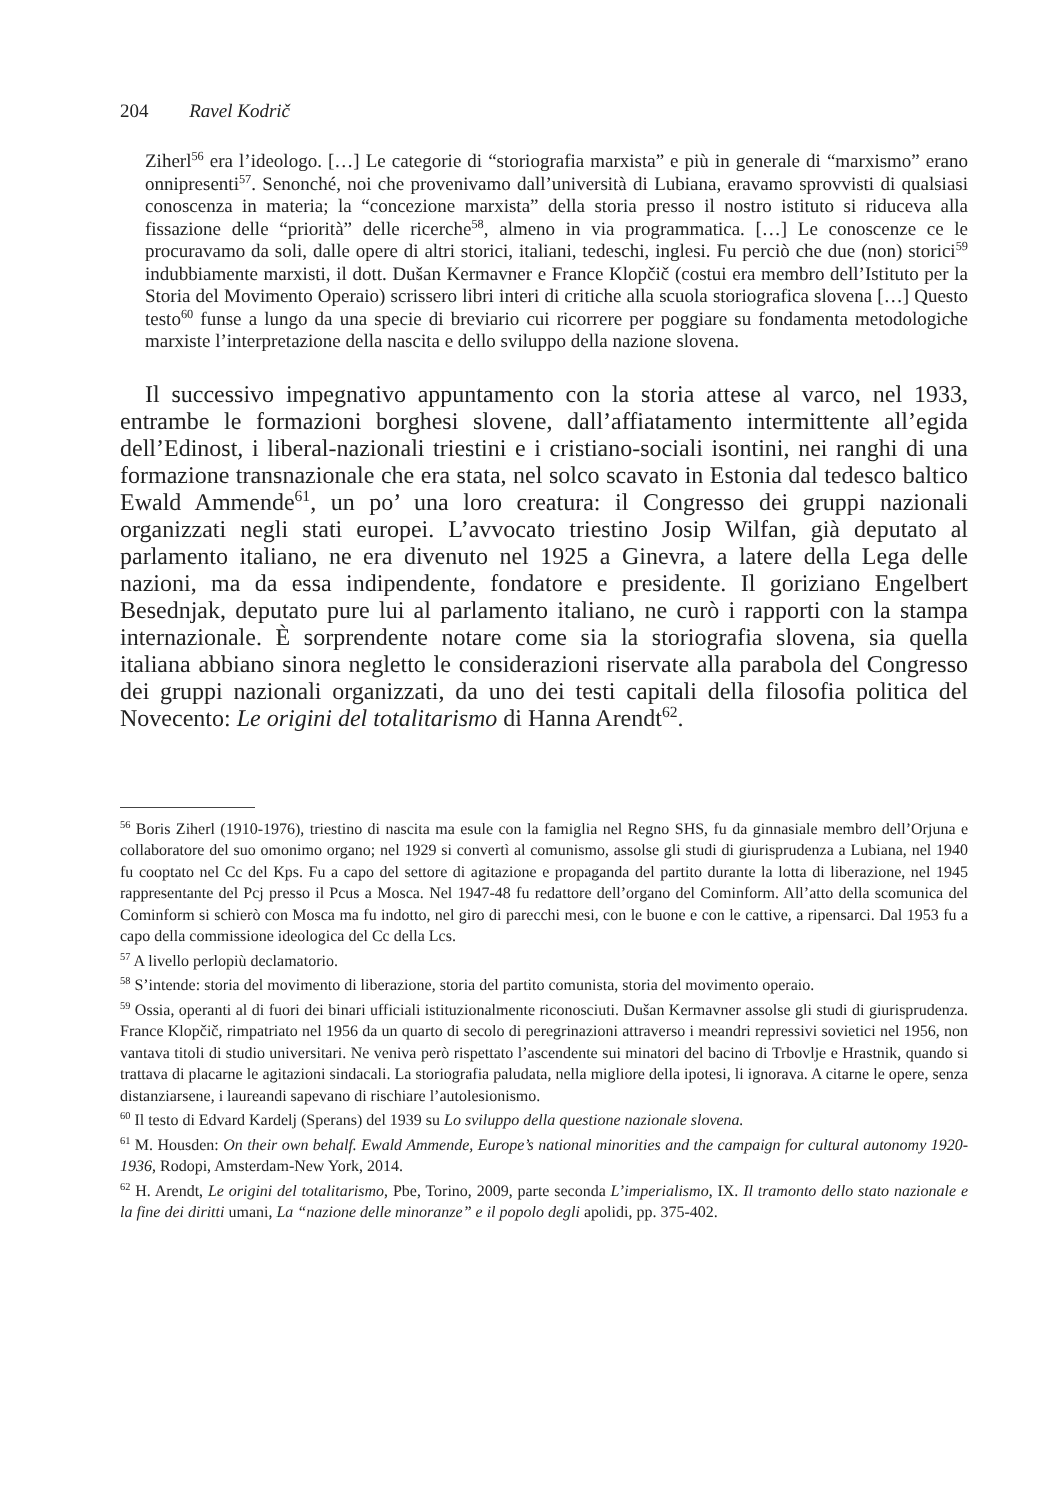204 Ravel Kodrič
Ziherl<sup>56</sup> era l’ideologo. […] Le categorie di “storiografia marxista” e più in generale di “marxismo” erano onnipresenti<sup>57</sup>. Senonché, noi che provenivamo dall’università di Lubiana, eravamo sprovvisti di qualsiasi conoscenza in materia; la “concezione marxista” della storia presso il nostro istituto si riduceva alla fissazione delle “priorità” delle ricerche<sup>58</sup>, almeno in via programmatica. […] Le conoscenze ce le procuravamo da soli, dalle opere di altri storici, italiani, tedeschi, inglesi. Fu perciò che due (non) storici<sup>59</sup> indubbiamente marxisti, il dott. Dušan Kermavner e France Klopčič (costui era membro dell’Istituto per la Storia del Movimento Operaio) scrissero libri interi di critiche alla scuola storiografica slovena […] Questo testo<sup>60</sup> funse a lungo da una specie di breviario cui ricorrere per poggiare su fondamenta metodologiche marxiste l’interpretazione della nascita e dello sviluppo della nazione slovena.
Il successivo impegnativo appuntamento con la storia attese al varco, nel 1933, entrambe le formazioni borghesi slovene, dall’affiatamento intermittente all’egida dell’Edinost, i liberal-nazionali triestini e i cristiano-sociali isontini, nei ranghi di una formazione transnazionale che era stata, nel solco scavato in Estonia dal tedesco baltico Ewald Ammende<sup>61</sup>, un po’ una loro creatura: il Congresso dei gruppi nazionali organizzati negli stati europei. L’avvocato triestino Josip Wilfan, già deputato al parlamento italiano, ne era divenuto nel 1925 a Ginevra, a latere della Lega delle nazioni, ma da essa indipendente, fondatore e presidente. Il goriziano Engelbert Besednjak, deputato pure lui al parlamento italiano, ne curò i rapporti con la stampa internazionale. È sorprendente notare come sia la storiografia slovena, sia quella italiana abbiano sinora negletto le considerazioni riservate alla parabola del Congresso dei gruppi nazionali organizzati, da uno dei testi capitali della filosofia politica del Novecento: Le origini del totalitarismo di Hanna Arendt<sup>62</sup>.
<sup>56</sup> Boris Ziherl (1910-1976), triestino di nascita ma esule con la famiglia nel Regno SHS, fu da ginnasiale membro dell’Orjuna e collaboratore del suo omonimo organo; nel 1929 si convertì al comunismo, assolse gli studi di giurisprudenza a Lubiana, nel 1940 fu cooptato nel Cc del Kps. Fu a capo del settore di agitazione e propaganda del partito durante la lotta di liberazione, nel 1945 rappresentante del Pcj presso il Pcus a Mosca. Nel 1947-48 fu redattore dell’organo del Cominform. All’atto della scomunica del Cominform si schierò con Mosca ma fu indotto, nel giro di parecchi mesi, con le buone e con le cattive, a ripensarci. Dal 1953 fu a capo della commissione ideologica del Cc della Lcs.
<sup>57</sup> A livello perlopiù declamatorio.
<sup>58</sup> S’intende: storia del movimento di liberazione, storia del partito comunista, storia del movimento operaio.
<sup>59</sup> Ossia, operanti al di fuori dei binari ufficiali istituzionalmente riconosciuti. Dušan Kermavner assolse gli studi di giurisprudenza. France Klopčič, rimpatriato nel 1956 da un quarto di secolo di peregrinazioni attraverso i meandri repressivi sovietici nel 1956, non vantava titoli di studio universitari. Ne veniva però rispettato l’ascendente sui minatori del bacino di Trbovlje e Hrastnik, quando si trattava di placarne le agitazioni sindacali. La storiografia paludata, nella migliore della ipotesi, li ignorava. A citarne le opere, senza distanziarsene, i laureandi sapevano di rischiare l’autolesionismo.
<sup>60</sup> Il testo di Edvard Kardelj (Sperans) del 1939 su Lo sviluppo della questione nazionale slovena.
<sup>61</sup> M. Housden: On their own behalf. Ewald Ammende, Europe’s national minorities and the campaign for cultural autonomy 1920-1936, Rodopi, Amsterdam-New York, 2014.
<sup>62</sup> H. Arendt, Le origini del totalitarismo, Pbe, Torino, 2009, parte seconda L’imperialismo, IX. Il tramonto dello stato nazionale e la fine dei diritti umani, La “nazione delle minoranze” e il popolo degli apolidi, pp. 375-402.